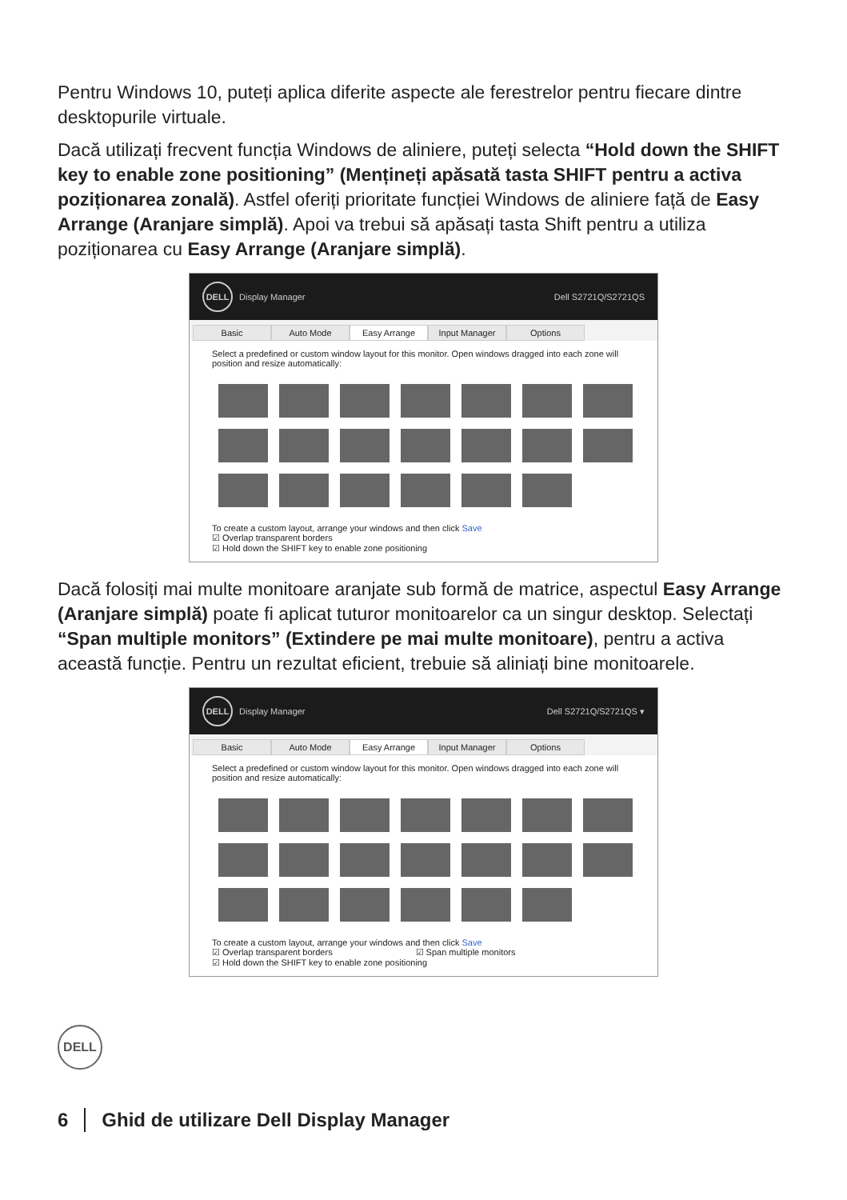Pentru Windows 10, puteți aplica diferite aspecte ale ferestrelor pentru fiecare dintre desktopurile virtuale.
Dacă utilizați frecvent funcția Windows de aliniere, puteți selecta “Hold down the SHIFT key to enable zone positioning” (Mențineți apăsată tasta SHIFT pentru a activa poziționarea zonală). Astfel oferiți prioritate funcției Windows de aliniere față de Easy Arrange (Aranjare simplă). Apoi va trebui să apăsați tasta Shift pentru a utiliza poziționarea cu Easy Arrange (Aranjare simplă).
DELL Display Manager Dell S2721Q/S2721QS
Basic Auto Mode Easy Arrange Input Manager Options
Select a predefined or custom window layout for this monitor. Open windows dragged into each zone will position and resize automatically:
To create a custom layout, arrange your windows and then click Save
☑ Overlap transparent borders
☑ Hold down the SHIFT key to enable zone positioning
Dacă folosiți mai multe monitoare aranjate sub formă de matrice, aspectul Easy Arrange (Aranjare simplă) poate fi aplicat tuturor monitoarelor ca un singur desktop. Selectați “Span multiple monitors” (Extindere pe mai multe monitoare), pentru a activa această funcție. Pentru un rezultat eficient, trebuie să aliniați bine monitoarele.
DELL Display Manager Dell S2721Q/S2721QS ▾
Basic Auto Mode Easy Arrange Input Manager Options
Select a predefined or custom window layout for this monitor. Open windows dragged into each zone will position and resize automatically:
To create a custom layout, arrange your windows and then click Save
☑ Overlap transparent borders ☑ Span multiple monitors
☑ Hold down the SHIFT key to enable zone positioning
DELL
6 Ghid de utilizare Dell Display Manager